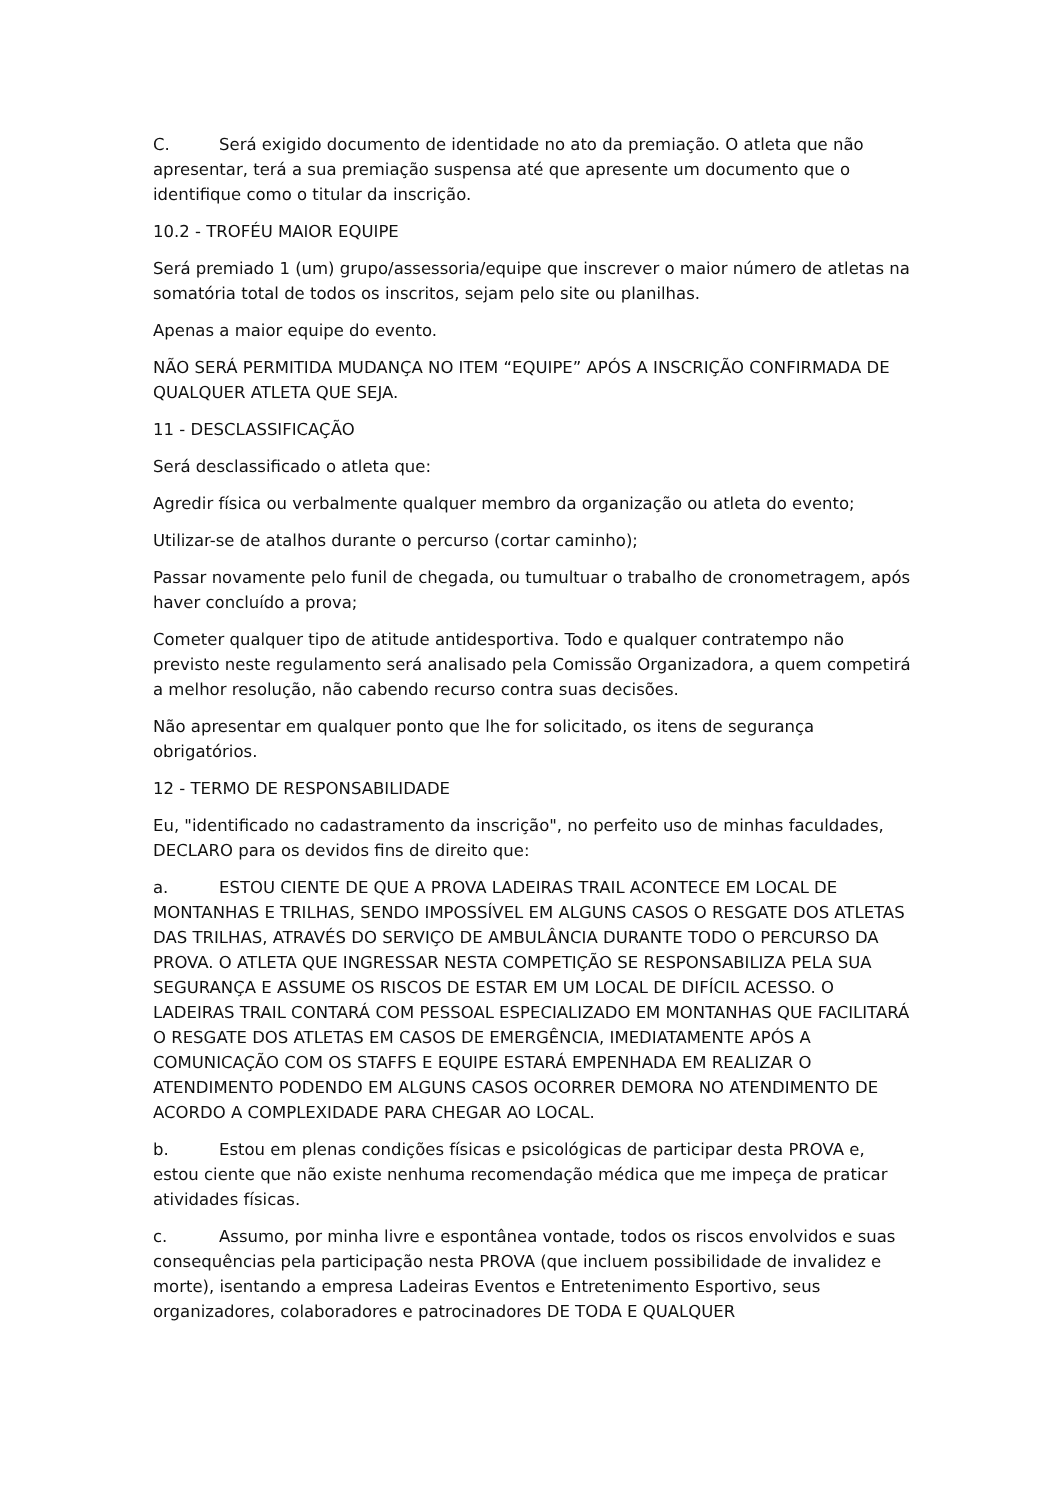C. Será exigido documento de identidade no ato da premiação. O atleta que não apresentar, terá a sua premiação suspensa até que apresente um documento que o identifique como o titular da inscrição.
10.2 - TROFÉU MAIOR EQUIPE
Será premiado 1 (um) grupo/assessoria/equipe que inscrever o maior número de atletas na somatória total de todos os inscritos, sejam pelo site ou planilhas.
Apenas a maior equipe do evento.
NÃO SERÁ PERMITIDA MUDANÇA NO ITEM “EQUIPE” APÓS A INSCRIÇÃO CONFIRMADA DE QUALQUER ATLETA QUE SEJA.
11 - DESCLASSIFICAÇÃO
Será desclassificado o atleta que:
Agredir física ou verbalmente qualquer membro da organização ou atleta do evento;
Utilizar-se de atalhos durante o percurso (cortar caminho);
Passar novamente pelo funil de chegada, ou tumultuar o trabalho de cronometragem, após haver concluído a prova;
Cometer qualquer tipo de atitude antidesportiva. Todo e qualquer contratempo não previsto neste regulamento será analisado pela Comissão Organizadora, a quem competirá a melhor resolução, não cabendo recurso contra suas decisões.
Não apresentar em qualquer ponto que lhe for solicitado, os itens de segurança obrigatórios.
12 - TERMO DE RESPONSABILIDADE
Eu, "identificado no cadastramento da inscrição", no perfeito uso de minhas faculdades, DECLARO para os devidos fins de direito que:
a. ESTOU CIENTE DE QUE A PROVA LADEIRAS TRAIL ACONTECE EM LOCAL DE MONTANHAS E TRILHAS, SENDO IMPOSSÍVEL EM ALGUNS CASOS O RESGATE DOS ATLETAS DAS TRILHAS, ATRAVÉS DO SERVIÇO DE AMBULÂNCIA DURANTE TODO O PERCURSO DA PROVA. O ATLETA QUE INGRESSAR NESTA COMPETIÇÃO SE RESPONSABILIZA PELA SUA SEGURANÇA E ASSUME OS RISCOS DE ESTAR EM UM LOCAL DE DIFÍCIL ACESSO. O LADEIRAS TRAIL CONTARÁ COM PESSOAL ESPECIALIZADO EM MONTANHAS QUE FACILITARÁ O RESGATE DOS ATLETAS EM CASOS DE EMERGÊNCIA, IMEDIATAMENTE APÓS A COMUNICAÇÃO COM OS STAFFS E EQUIPE ESTARÁ EMPENHADA EM REALIZAR O ATENDIMENTO PODENDO EM ALGUNS CASOS OCORRER DEMORA NO ATENDIMENTO DE ACORDO A COMPLEXIDADE PARA CHEGAR AO LOCAL.
b. Estou em plenas condições físicas e psicológicas de participar desta PROVA e, estou ciente que não existe nenhuma recomendação médica que me impeça de praticar atividades físicas.
c. Assumo, por minha livre e espontânea vontade, todos os riscos envolvidos e suas consequências pela participação nesta PROVA (que incluem possibilidade de invalidez e morte), isentando a empresa Ladeiras Eventos e Entretenimento Esportivo, seus organizadores, colaboradores e patrocinadores DE TODA E QUALQUER